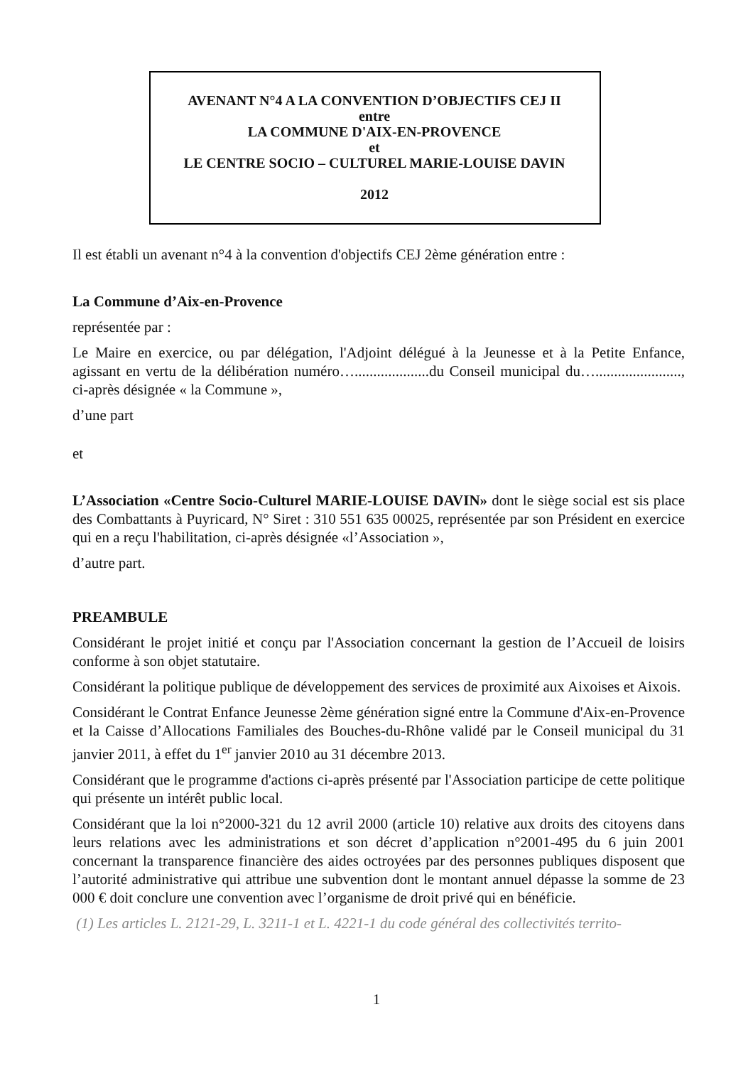AVENANT N°4 A LA CONVENTION D’OBJECTIFS CEJ II
entre
LA COMMUNE D'AIX-EN-PROVENCE
et
LE CENTRE SOCIO – CULTUREL MARIE-LOUISE DAVIN
2012
Il est établi un avenant n°4 à la convention d'objectifs CEJ 2ème génération entre :
La Commune d’Aix-en-Provence
représentée par :
Le Maire en exercice, ou par délégation, l'Adjoint délégué à la Jeunesse et à la Petite Enfance, agissant en vertu de la délibération numéro…....................du Conseil municipal du…......................., ci-après désignée « la Commune »,
d’une part
et
L’Association «Centre Socio-Culturel MARIE-LOUISE DAVIN» dont le siège social est sis place des Combattants à Puyricard, N° Siret : 310 551 635 00025, représentée par son Président en exercice qui en a reçu l'habilitation, ci-après désignée «l’Association »,
d’autre part.
PREAMBULE
Considérant le projet initié et conçu par l'Association concernant la gestion de l’Accueil de loisirs conforme à son objet statutaire.
Considérant la politique publique de développement des services de proximité aux Aixoises et Aixois.
Considérant le Contrat Enfance Jeunesse 2ème génération signé entre la Commune d'Aix-en-Provence et la Caisse d’Allocations Familiales des Bouches-du-Rhône validé par le Conseil municipal du 31 janvier 2011, à effet du 1<sup>er</sup> janvier 2010 au 31 décembre 2013.
Considérant que le programme d'actions ci-après présenté par l'Association participe de cette politique qui présente un intérêt public local.
Considérant que la loi n°2000-321 du 12 avril 2000 (article 10) relative aux droits des citoyens dans leurs relations avec les administrations et son décret d’application n°2001-495 du 6 juin 2001 concernant la transparence financière des aides octroyées par des personnes publiques disposent que l’autorité administrative qui attribue une subvention dont le montant annuel dépasse la somme de 23 000 € doit conclure une convention avec l’organisme de droit privé qui en bénéficie.
(1) Les articles L. 2121-29, L. 3211-1 et L. 4221-1 du code général des collectivités territo-
1